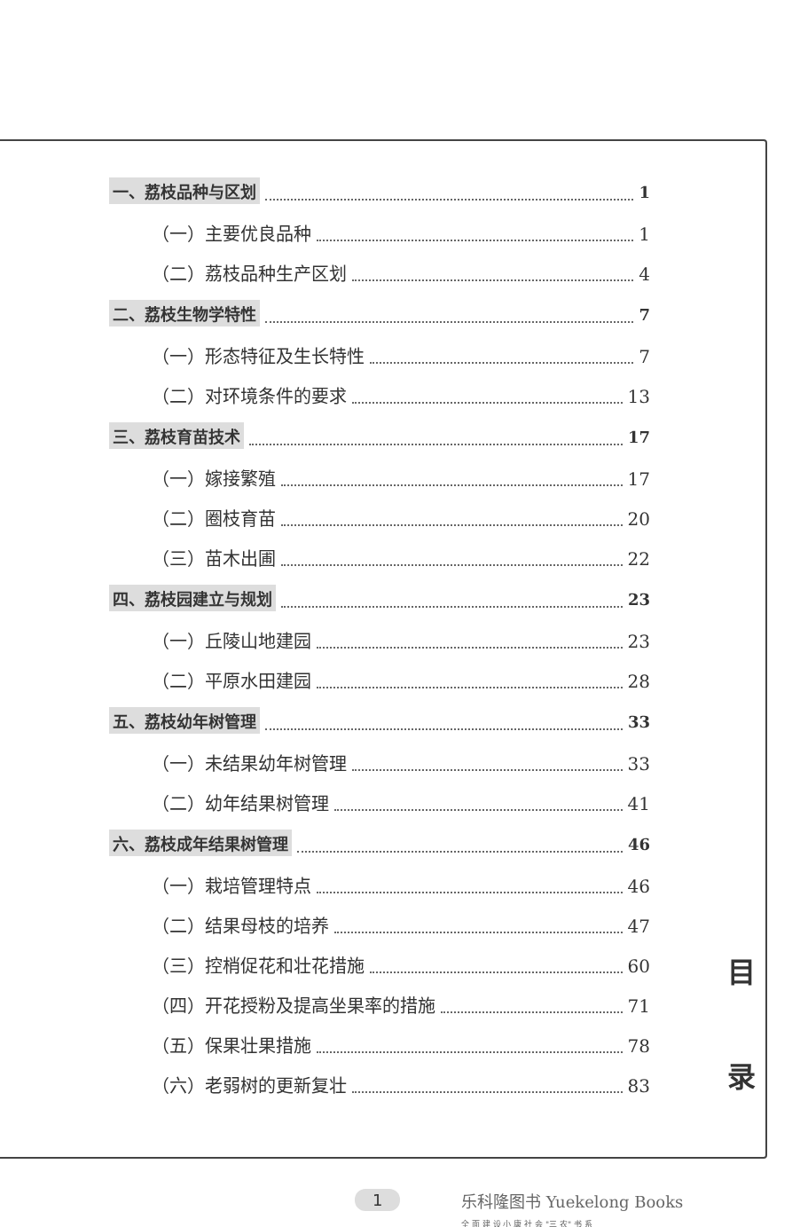一、荔枝品种与区划 1
（一）主要优良品种 1
（二）荔枝品种生产区划 4
二、荔枝生物学特性 7
（一）形态特征及生长特性 7
（二）对环境条件的要求 13
三、荔枝育苗技术 17
（一）嫁接繁殖 17
（二）圈枝育苗 20
（三）苗木出圃 22
四、荔枝园建立与规划 23
（一）丘陵山地建园 23
（二）平原水田建园 28
五、荔枝幼年树管理 33
（一）未结果幼年树管理 33
（二）幼年结果树管理 41
六、荔枝成年结果树管理 46
（一）栽培管理特点 46
（二）结果母枝的培养 47
（三）控梢促花和壮花措施 60
（四）开花授粉及提高坐果率的措施 71
（五）保果壮果措施 78
（六）老弱树的更新复壮 83
目
录
1
乐科隆图书 Yuekelong Books
全 面 建 设 小 康 社 会 "三 农" 书 系